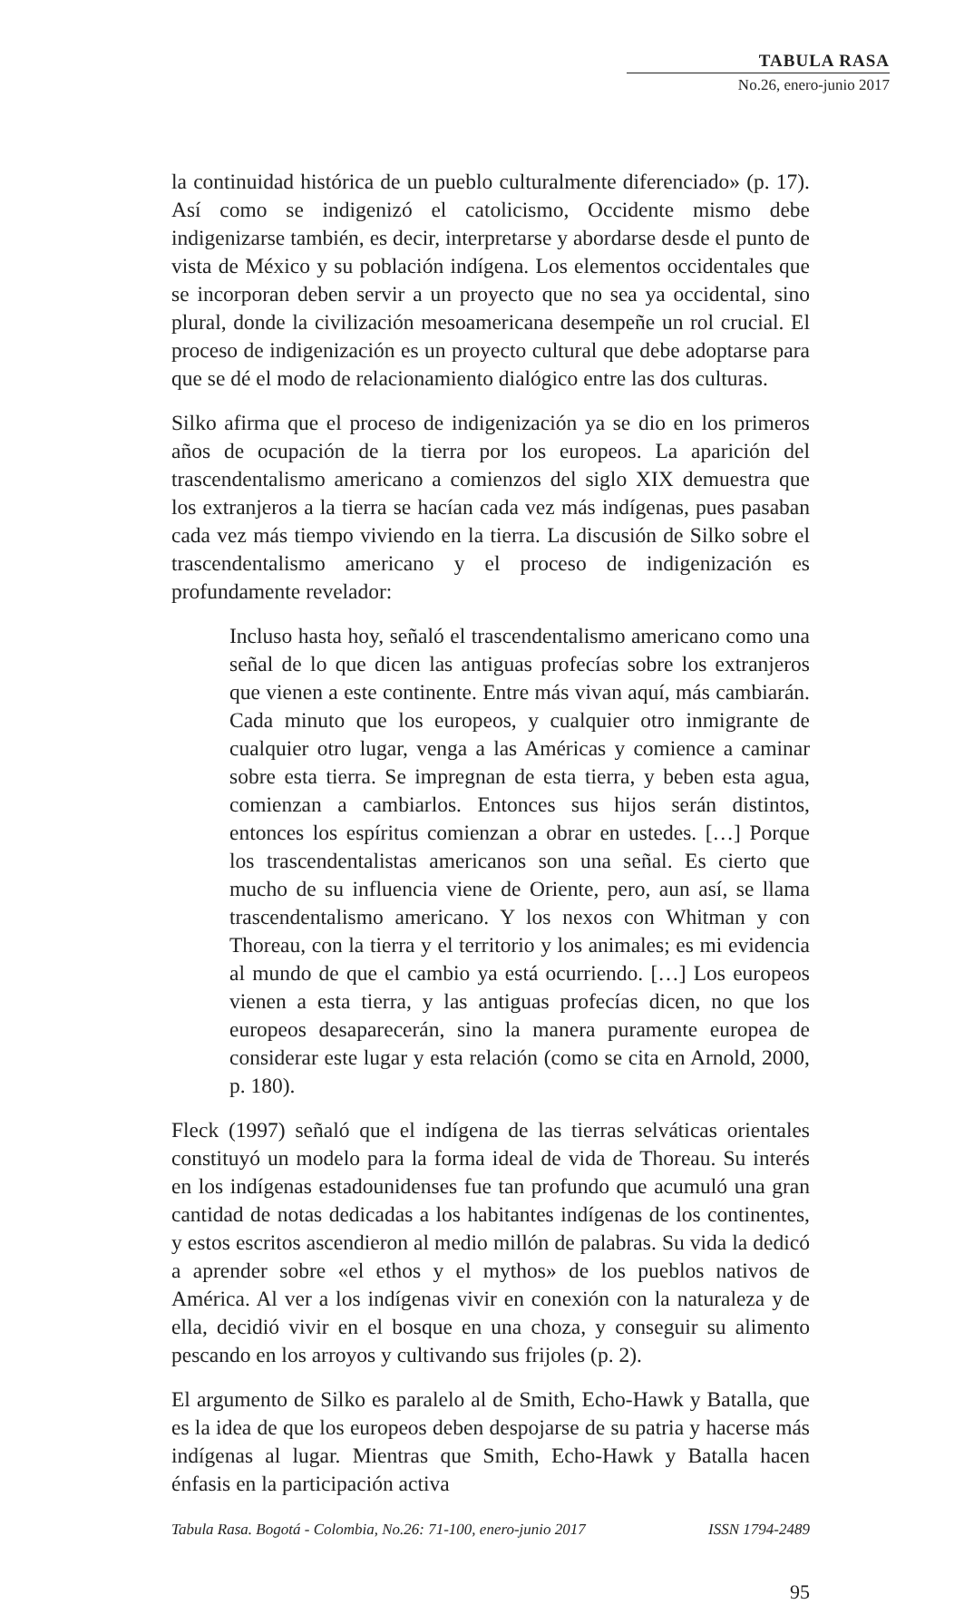TABULA RASA
No.26, enero-junio 2017
la continuidad histórica de un pueblo culturalmente diferenciado» (p. 17). Así como se indigenizó el catolicismo, Occidente mismo debe indigenizarse también, es decir, interpretarse y abordarse desde el punto de vista de México y su población indígena. Los elementos occidentales que se incorporan deben servir a un proyecto que no sea ya occidental, sino plural, donde la civilización mesoamericana desempeñe un rol crucial. El proceso de indigenización es un proyecto cultural que debe adoptarse para que se dé el modo de relacionamiento dialógico entre las dos culturas.
Silko afirma que el proceso de indigenización ya se dio en los primeros años de ocupación de la tierra por los europeos. La aparición del trascendentalismo americano a comienzos del siglo XIX demuestra que los extranjeros a la tierra se hacían cada vez más indígenas, pues pasaban cada vez más tiempo viviendo en la tierra. La discusión de Silko sobre el trascendentalismo americano y el proceso de indigenización es profundamente revelador:
Incluso hasta hoy, señaló el trascendentalismo americano como una señal de lo que dicen las antiguas profecías sobre los extranjeros que vienen a este continente. Entre más vivan aquí, más cambiarán. Cada minuto que los europeos, y cualquier otro inmigrante de cualquier otro lugar, venga a las Américas y comience a caminar sobre esta tierra. Se impregnan de esta tierra, y beben esta agua, comienzan a cambiarlos. Entonces sus hijos serán distintos, entonces los espíritus comienzan a obrar en ustedes. […] Porque los trascendentalistas americanos son una señal. Es cierto que mucho de su influencia viene de Oriente, pero, aun así, se llama trascendentalismo americano. Y los nexos con Whitman y con Thoreau, con la tierra y el territorio y los animales; es mi evidencia al mundo de que el cambio ya está ocurriendo. […] Los europeos vienen a esta tierra, y las antiguas profecías dicen, no que los europeos desaparecerán, sino la manera puramente europea de considerar este lugar y esta relación (como se cita en Arnold, 2000, p. 180).
Fleck (1997) señaló que el indígena de las tierras selváticas orientales constituyó un modelo para la forma ideal de vida de Thoreau. Su interés en los indígenas estadounidenses fue tan profundo que acumuló una gran cantidad de notas dedicadas a los habitantes indígenas de los continentes, y estos escritos ascendieron al medio millón de palabras. Su vida la dedicó a aprender sobre «el ethos y el mythos» de los pueblos nativos de América. Al ver a los indígenas vivir en conexión con la naturaleza y de ella, decidió vivir en el bosque en una choza, y conseguir su alimento pescando en los arroyos y cultivando sus frijoles (p. 2).
El argumento de Silko es paralelo al de Smith, Echo-Hawk y Batalla, que es la idea de que los europeos deben despojarse de su patria y hacerse más indígenas al lugar. Mientras que Smith, Echo-Hawk y Batalla hacen énfasis en la participación activa
Tabula Rasa. Bogotá - Colombia, No.26: 71-100, enero-junio 2017 ISSN 1794-2489
95